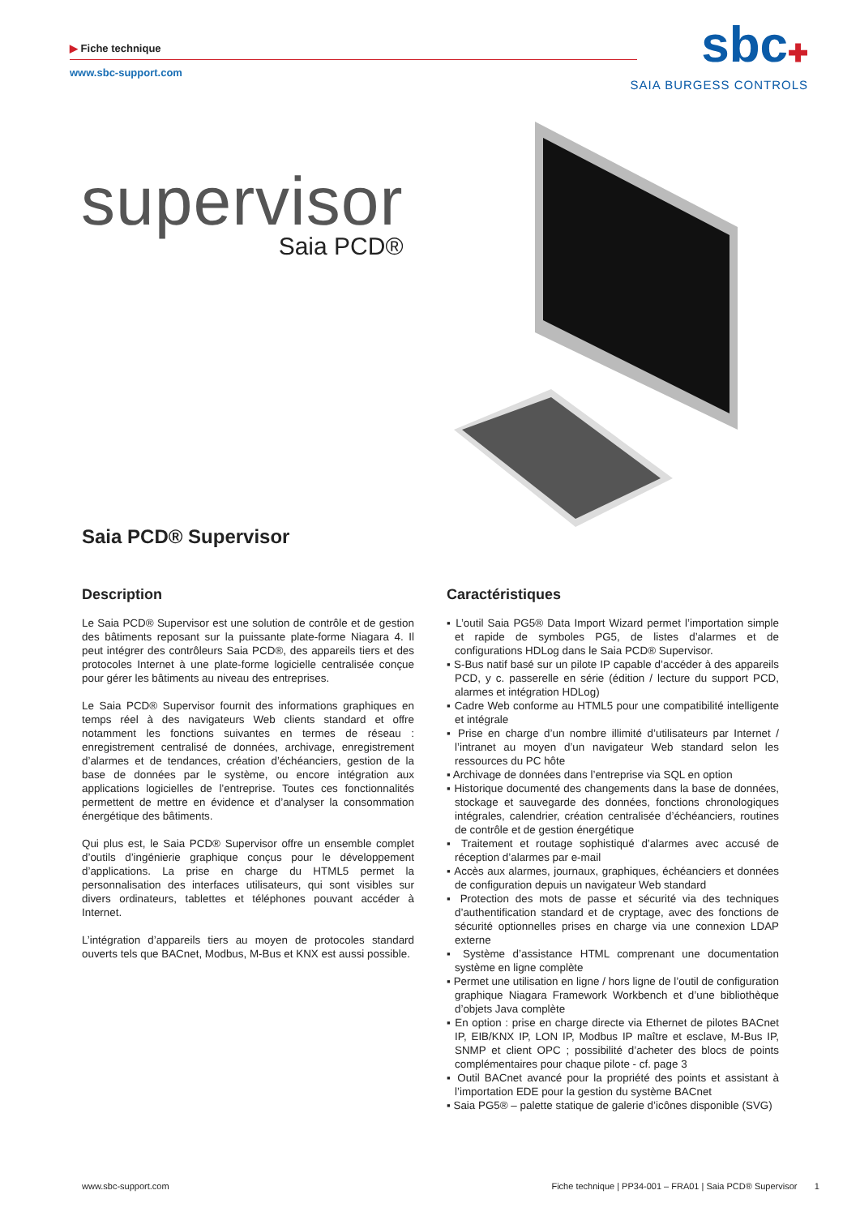▶ Fiche technique
www.sbc-support.com
sbc✚
SAIA BURGESS CONTROLS
supervisor
Saia PCD®
Saia PCD® Supervisor
Description
Le Saia PCD® Supervisor est une solution de contrôle et de gestion des bâtiments reposant sur la puissante plate-forme Niagara 4. Il peut intégrer des contrôleurs Saia PCD®, des appareils tiers et des protocoles Internet à une plate-forme logicielle centralisée conçue pour gérer les bâtiments au niveau des entreprises.
Le Saia PCD® Supervisor fournit des informations graphiques en temps réel à des navigateurs Web clients standard et offre notamment les fonctions suivantes en termes de réseau : enregistrement centralisé de données, archivage, enregistrement d’alarmes et de tendances, création d’échéanciers, gestion de la base de données par le système, ou encore intégration aux applications logicielles de l’entreprise. Toutes ces fonctionnalités permettent de mettre en évidence et d’analyser la consommation énergétique des bâtiments.
Qui plus est, le Saia PCD® Supervisor offre un ensemble complet d’outils d’ingénierie graphique conçus pour le développement d’applications. La prise en charge du HTML5 permet la personnalisation des interfaces utilisateurs, qui sont visibles sur divers ordinateurs, tablettes et téléphones pouvant accéder à Internet.
L’intégration d’appareils tiers au moyen de protocoles standard ouverts tels que BACnet, Modbus, M-Bus et KNX est aussi possible.
Caractéristiques
▪ L’outil Saia PG5® Data Import Wizard permet l’importation simple et rapide de symboles PG5, de listes d’alarmes et de configurations HDLog dans le Saia PCD® Supervisor.
▪ S-Bus natif basé sur un pilote IP capable d’accéder à des appareils PCD, y c. passerelle en série (édition / lecture du support PCD, alarmes et intégration HDLog)
▪ Cadre Web conforme au HTML5 pour une compatibilité intelligente et intégrale
▪ Prise en charge d’un nombre illimité d’utilisateurs par Internet / l’intranet au moyen d’un navigateur Web standard selon les ressources du PC hôte
▪ Archivage de données dans l’entreprise via SQL en option
▪ Historique documenté des changements dans la base de données, stockage et sauvegarde des données, fonctions chronologiques intégrales, calendrier, création centralisée d’échéanciers, routines de contrôle et de gestion énergétique
▪ Traitement et routage sophistiqué d’alarmes avec accusé de réception d’alarmes par e-mail
▪ Accès aux alarmes, journaux, graphiques, échéanciers et données de configuration depuis un navigateur Web standard
▪ Protection des mots de passe et sécurité via des techniques d’authentification standard et de cryptage, avec des fonctions de sécurité optionnelles prises en charge via une connexion LDAP externe
▪ Système d’assistance HTML comprenant une documentation système en ligne complète
▪ Permet une utilisation en ligne / hors ligne de l’outil de configuration graphique Niagara Framework Workbench et d’une bibliothèque d’objets Java complète
▪ En option : prise en charge directe via Ethernet de pilotes BACnet IP, EIB/KNX IP, LON IP, Modbus IP maître et esclave, M-Bus IP, SNMP et client OPC ; possibilité d’acheter des blocs de points complémentaires pour chaque pilote - cf. page 3
▪ Outil BACnet avancé pour la propriété des points et assistant à l’importation EDE pour la gestion du système BACnet
▪ Saia PG5® – palette statique de galerie d’icônes disponible (SVG)
www.sbc-support.com Fiche technique | PP34-001 – FRA01 | Saia PCD® Supervisor 1